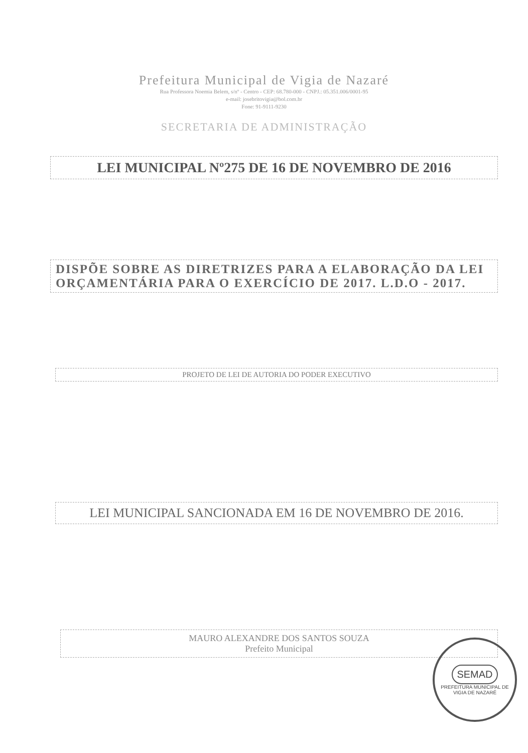Prefeitura Municipal de Vigia de Nazaré
Rua Professora Noemia Belem, s/nº - Centro - CEP: 68.780-000 - CNPJ.: 05.351.006/0001-95
e-mail: josebritovigia@bol.com.br
Fone: 91-9111-9230
SECRETARIA DE ADMINISTRAÇÃO
LEI MUNICIPAL Nº275 DE 16 DE NOVEMBRO DE 2016
DISPÕE SOBRE AS DIRETRIZES PARA A ELABORAÇÃO DA LEI ORÇAMENTÁRIA PARA O EXERCÍCIO DE 2017. L.D.O - 2017.
PROJETO DE LEI DE AUTORIA DO PODER EXECUTIVO
LEI MUNICIPAL SANCIONADA EM 16 DE NOVEMBRO DE 2016.
MAURO ALEXANDRE DOS SANTOS SOUZA
Prefeito Municipal
SEMAD
PREFEITURA MUNICIPAL DE VIGIA DE NAZARÉ